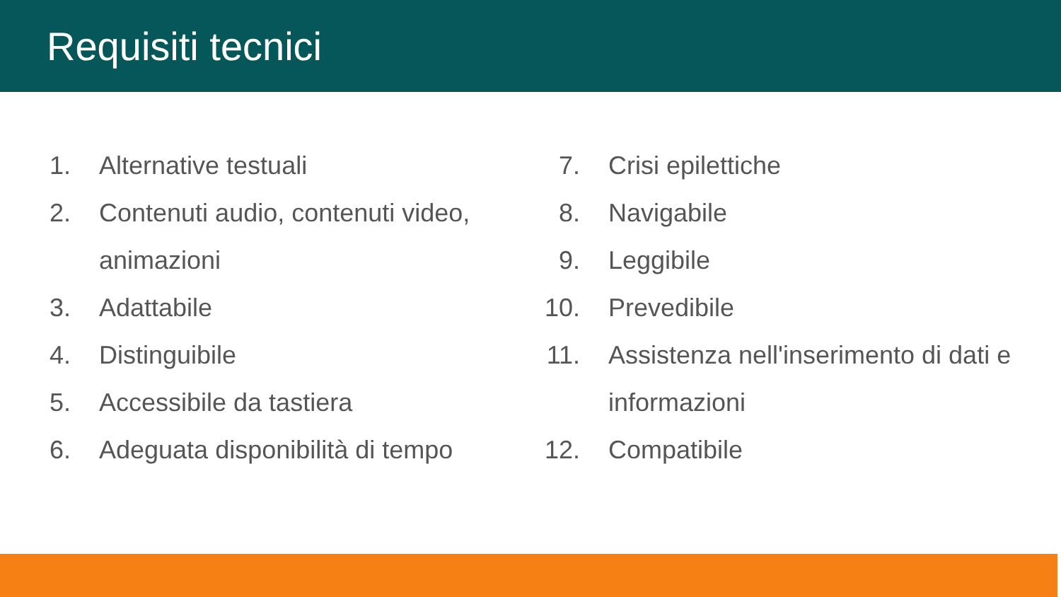Requisiti tecnici
1. Alternative testuali
2. Contenuti audio, contenuti video, animazioni
3. Adattabile
4. Distinguibile
5. Accessibile da tastiera
6. Adeguata disponibilità di tempo
7. Crisi epilettiche
8. Navigabile
9. Leggibile
10. Prevedibile
11. Assistenza nell'inserimento di dati e informazioni
12. Compatibile